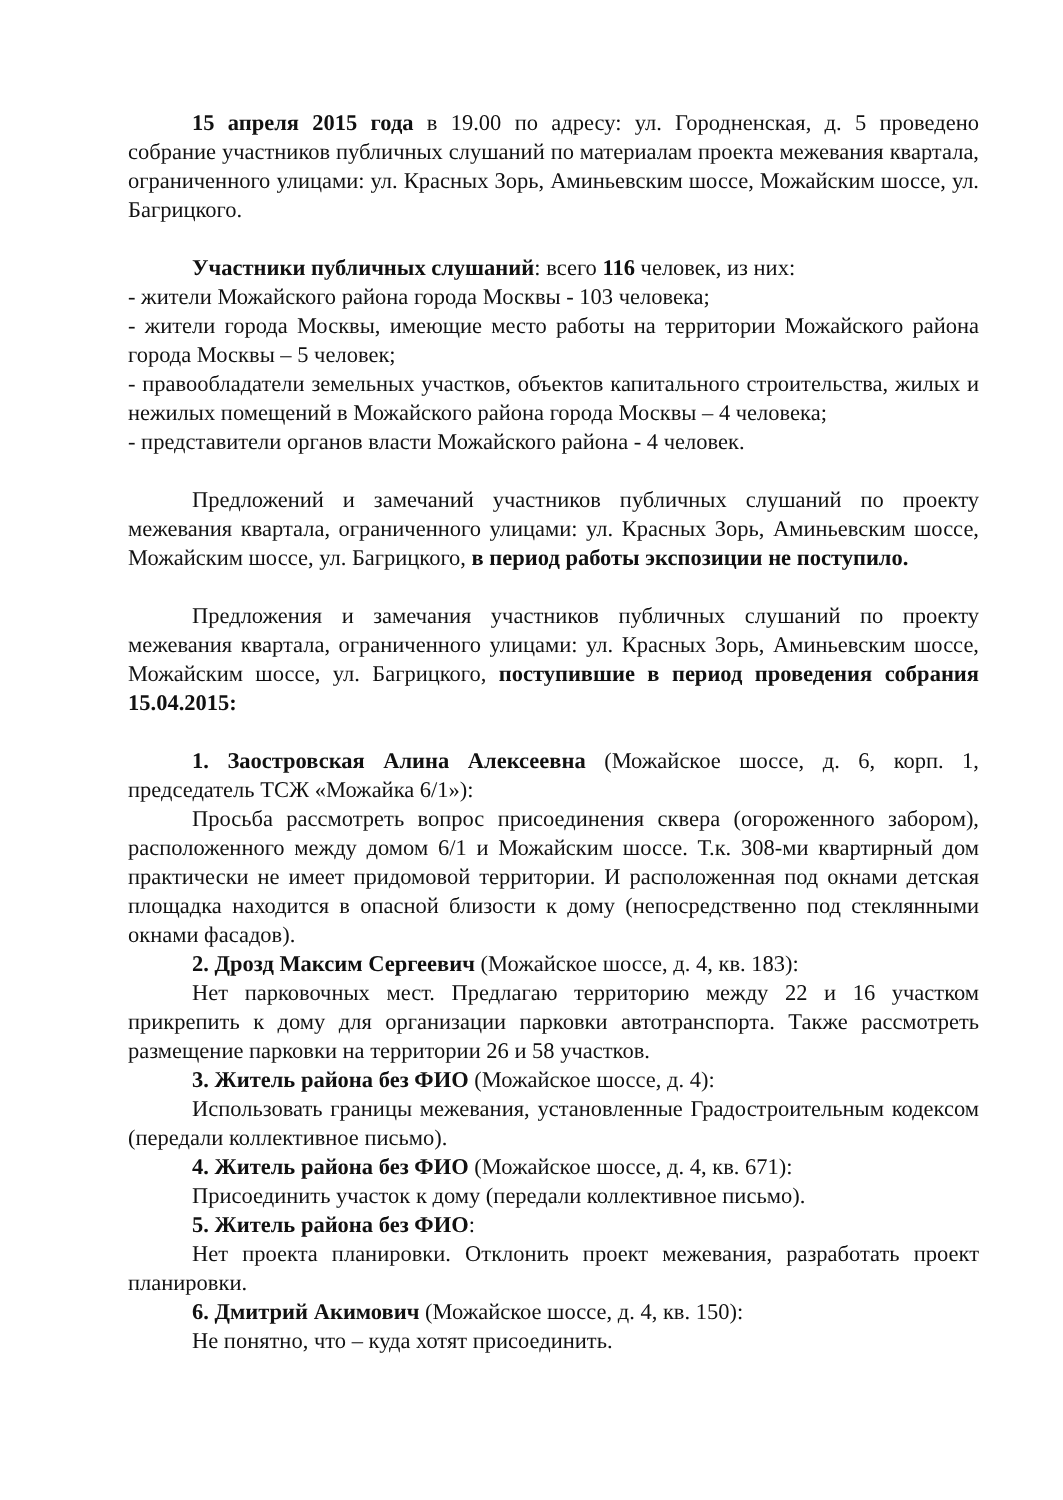15 апреля 2015 года в 19.00 по адресу: ул. Городненская, д. 5 проведено собрание участников публичных слушаний по материалам проекта межевания квартала, ограниченного улицами: ул. Красных Зорь, Аминьевским шоссе, Можайским шоссе, ул. Багрицкого.
Участники публичных слушаний: всего 116 человек, из них:
- жители Можайского района города Москвы - 103 человека;
- жители города Москвы, имеющие место работы на территории Можайского района города Москвы – 5 человек;
- правообладатели земельных участков, объектов капитального строительства, жилых и нежилых помещений в Можайского района города Москвы – 4 человека;
- представители органов власти Можайского района - 4 человек.
Предложений и замечаний участников публичных слушаний по проекту межевания квартала, ограниченного улицами: ул. Красных Зорь, Аминьевским шоссе, Можайским шоссе, ул. Багрицкого, в период работы экспозиции не поступило.
Предложения и замечания участников публичных слушаний по проекту межевания квартала, ограниченного улицами: ул. Красных Зорь, Аминьевским шоссе, Можайским шоссе, ул. Багрицкого, поступившие в период проведения собрания 15.04.2015:
1. Заостровская Алина Алексеевна (Можайское шоссе, д. 6, корп. 1, председатель ТСЖ «Можайка 6/1»):
Просьба рассмотреть вопрос присоединения сквера (огороженного забором), расположенного между домом 6/1 и Можайским шоссе. Т.к. 308-ми квартирный дом практически не имеет придомовой территории. И расположенная под окнами детская площадка находится в опасной близости к дому (непосредственно под стеклянными окнами фасадов).
2. Дрозд Максим Сергеевич (Можайское шоссе, д. 4, кв. 183):
Нет парковочных мест. Предлагаю территорию между 22 и 16 участком прикрепить к дому для организации парковки автотранспорта. Также рассмотреть размещение парковки на территории 26 и 58 участков.
3. Житель района без ФИО (Можайское шоссе, д. 4):
Использовать границы межевания, установленные Градостроительным кодексом (передали коллективное письмо).
4. Житель района без ФИО (Можайское шоссе, д. 4, кв. 671):
Присоединить участок к дому (передали коллективное письмо).
5. Житель района без ФИО:
Нет проекта планировки. Отклонить проект межевания, разработать проект планировки.
6. Дмитрий Акимович (Можайское шоссе, д. 4, кв. 150):
Не понятно, что – куда хотят присоединить.